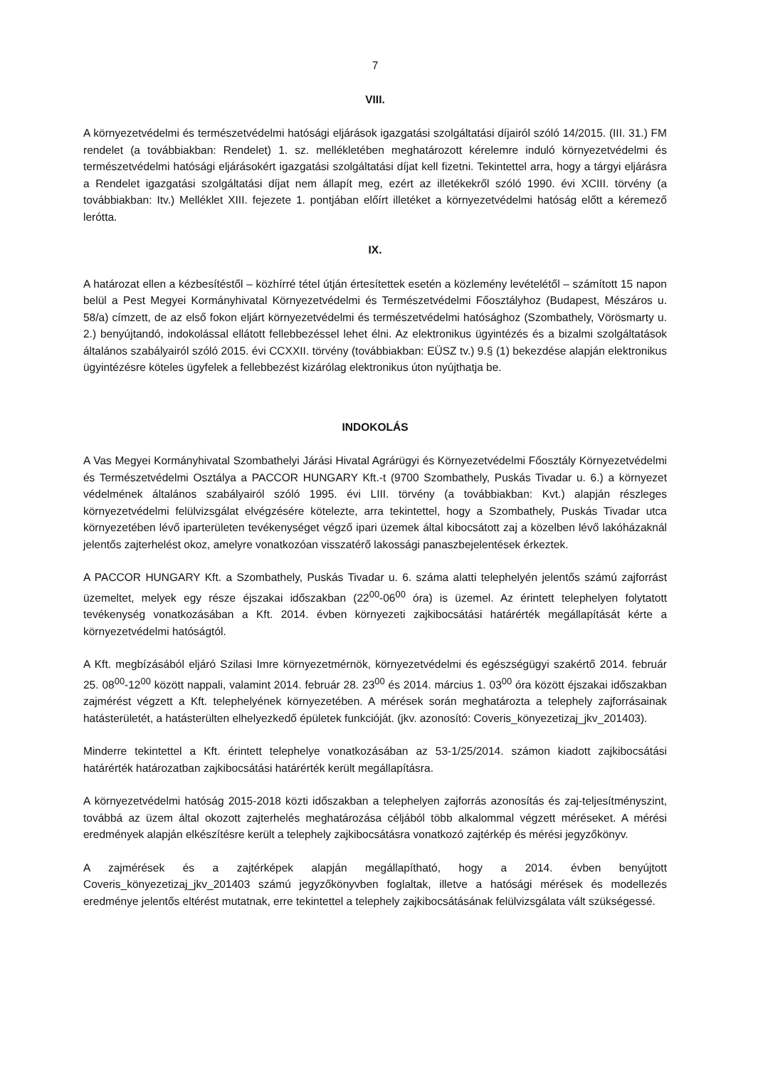7
VIII.
A környezetvédelmi és természetvédelmi hatósági eljárások igazgatási szolgáltatási díjairól szóló 14/2015. (III. 31.) FM rendelet (a továbbiakban: Rendelet) 1. sz. mellékletében meghatározott kérelemre induló környezetvédelmi és természetvédelmi hatósági eljárásokért igazgatási szolgáltatási díjat kell fizetni. Tekintettel arra, hogy a tárgyi eljárásra a Rendelet igazgatási szolgáltatási díjat nem állapít meg, ezért az illetékekről szóló 1990. évi XCIII. törvény (a továbbiakban: Itv.) Melléklet XIII. fejezete 1. pontjában előírt illetéket a környezetvédelmi hatóság előtt a kéremező lerótta.
IX.
A határozat ellen a kézbesítéstől – közhírré tétel útján értesítettek esetén a közlemény levételétől – számított 15 napon belül a Pest Megyei Kormányhivatal Környezetvédelmi és Természetvédelmi Főosztályhoz (Budapest, Mészáros u. 58/a) címzett, de az első fokon eljárt környezetvédelmi és természetvédelmi hatósághoz (Szombathely, Vörösmarty u. 2.) benyújtandó, indokolással ellátott fellebbezéssel lehet élni. Az elektronikus ügyintézés és a bizalmi szolgáltatások általános szabályairól szóló 2015. évi CCXXII. törvény (továbbiakban: EÜSZ tv.) 9.§ (1) bekezdése alapján elektronikus ügyintézésre köteles ügyfelek a fellebbezést kizárólag elektronikus úton nyújthatja be.
INDOKOLÁS
A Vas Megyei Kormányhivatal Szombathelyi Járási Hivatal Agrárügyi és Környezetvédelmi Főosztály Környezetvédelmi és Természetvédelmi Osztálya a PACCOR HUNGARY Kft.-t (9700 Szombathely, Puskás Tivadar u. 6.) a környezet védelmének általános szabályairól szóló 1995. évi LIII. törvény (a továbbiakban: Kvt.) alapján részleges környezetvédelmi felülvizsgálat elvégzésére kötelezte, arra tekintettel, hogy a Szombathely, Puskás Tivadar utca környezetében lévő iparterületen tevékenységet végző ipari üzemek által kibocsátott zaj a közelben lévő lakóházaknál jelentős zajterhelést okoz, amelyre vonatkozóan visszatérő lakossági panaszbejelentések érkeztek.
A PACCOR HUNGARY Kft. a Szombathely, Puskás Tivadar u. 6. száma alatti telephelyén jelentős számú zajforrást üzemeltet, melyek egy része éjszakai időszakban (22<sup>00</sup>-06<sup>00</sup> óra) is üzemel. Az érintett telephelyen folytatott tevékenység vonatkozásában a Kft. 2014. évben környezeti zajkibocsátási határérték megállapítását kérte a környezetvédelmi hatóságtól.
A Kft. megbízásából eljáró Szilasi Imre környezetmérnök, környezetvédelmi és egészségügyi szakértő 2014. február 25. 08<sup>00</sup>-12<sup>00</sup> között nappali, valamint 2014. február 28. 23<sup>00</sup> és 2014. március 1. 03<sup>00</sup> óra között éjszakai időszakban zajmérést végzett a Kft. telephelyének környezetében. A mérések során meghatározta a telephely zajforrásainak hatásterületét, a hatásterülten elhelyezkedő épületek funkcióját. (jkv. azonosító: Coveris_könyezetizaj_jkv_201403).
Minderre tekintettel a Kft. érintett telephelye vonatkozásában az 53-1/25/2014. számon kiadott zajkibocsátási határérték határozatban zajkibocsátási határérték került megállapításra.
A környezetvédelmi hatóság 2015-2018 közti időszakban a telephelyen zajforrás azonosítás és zaj-teljesítményszint, továbbá az üzem által okozott zajterhelés meghatározása céljából több alkalommal végzett méréseket. A mérési eredmények alapján elkészítésre került a telephely zajkibocsátásra vonatkozó zajtérkép és mérési jegyzőkönyv.
A zajmérések és a zajtérképek alapján megállapítható, hogy a 2014. évben benyújtott Coveris_könyezetizaj_jkv_201403 számú jegyzőkönyvben foglaltak, illetve a hatósági mérések és modellezés eredménye jelentős eltérést mutatnak, erre tekintettel a telephely zajkibocsátásának felülvizsgálata vált szükségessé.